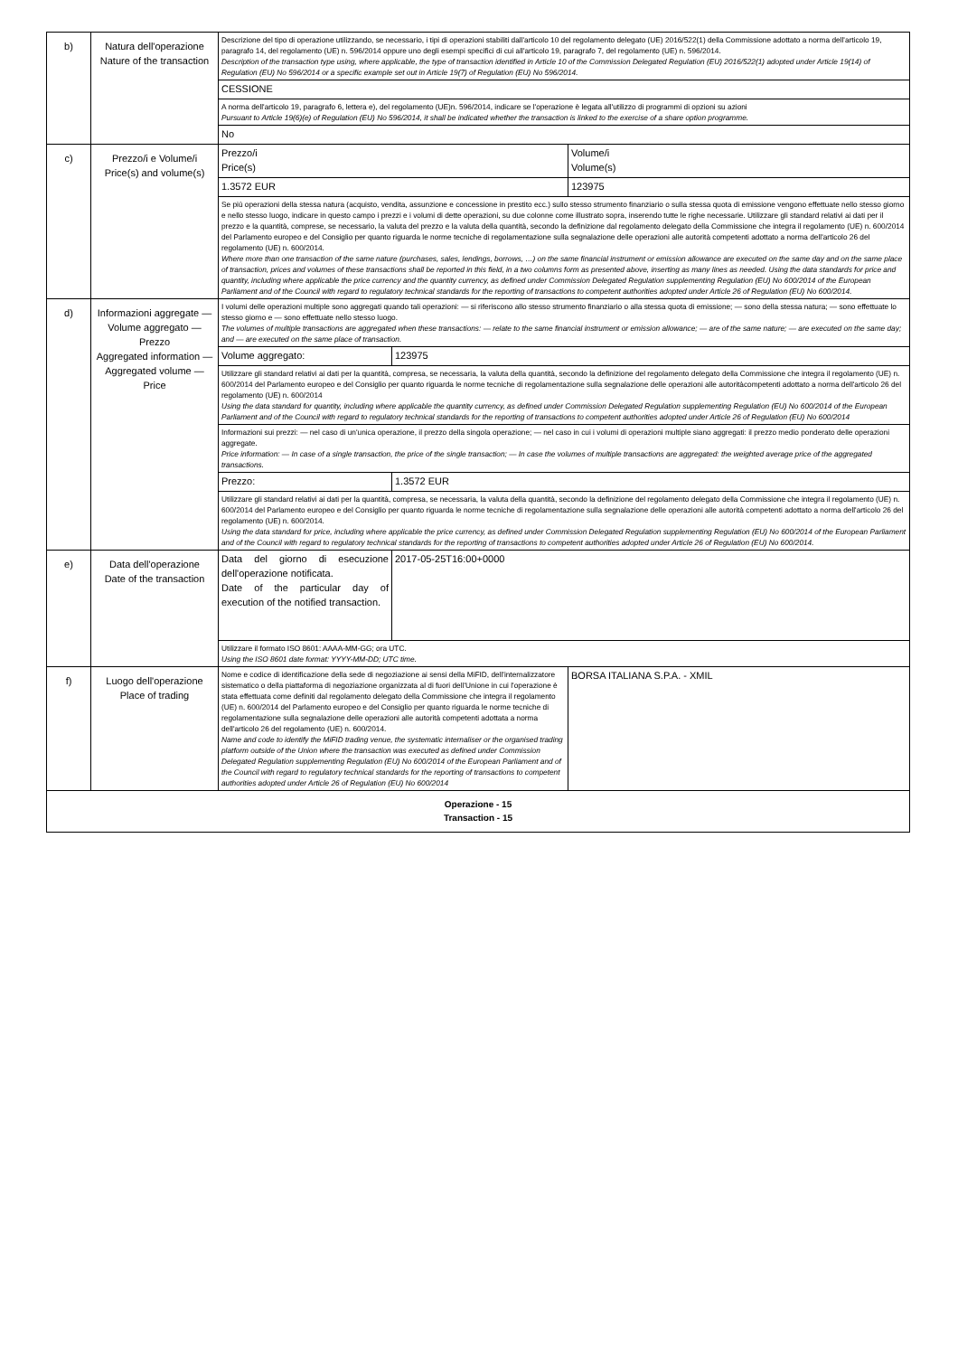| b) | Natura dell'operazione Nature of the transaction | Descrizione del tipo di operazione utilizzando, se necessario, i tipi di operazioni stabiliti dall'articolo 10 del regolamento delegato (UE) 2016/522(1) della Commissione adottato a norma dell'articolo 19, paragrafo 14, del regolamento (UE) n. 596/2014 oppure uno degli esempi specifici di cui all'articolo 19, paragrafo 7, del regolamento (UE) n. 596/2014. Description of the transaction type using, where applicable, the type of transaction identified in Article 10 of the Commission Delegated Regulation (EU) 2016/522(1) adopted under Article 19(14) of Regulation (EU) No 596/2014 or a specific example set out in Article 19(7) of Regulation (EU) No 596/2014. | |
| | | CESSIONE | |
| | | A norma dell'articolo 19, paragrafo 6, lettera e), del regolamento (UE)n. 596/2014, indicare se l'operazione è legata all'utilizzo di programmi di opzioni su azioni Pursuant to Article 19(6)(e) of Regulation (EU) No 596/2014, it shall be indicated whether the transaction is linked to the exercise of a share option programme. | |
| | | No | |
| c) | Prezzo/i e Volume/i Price(s) and volume(s) | Prezzo/i Price(s) | Volume/i Volume(s) |
| | | 1.3572 EUR | 123975 |
| | | Se più operazioni della stessa natura (acquisto, vendita, assunzione e concessione in prestito ecc.) sullo stesso strumento finanziario o sulla stessa quota di emissione vengono effettuate nello stesso giorno e nello stesso luogo, indicare in questo campo i prezzi e i volumi di dette operazioni, su due colonne come illustrato sopra, inserendo tutte le righe necessarie. Utilizzare gli standard relativi ai dati per il prezzo e la quantità, comprese, se necessario, la valuta del prezzo e la valuta della quantità, secondo la definizione dal regolamento delegato della Commissione che integra il regolamento (UE) n. 600/2014 del Parlamento europeo e del Consiglio per quanto riguarda le norme tecniche di regolamentazione sulla segnalazione delle operazioni alle autorità competenti adottato a norma dell'articolo 26 del regolamento (UE) n. 600/2014. Where more than one transaction of the same nature (purchases, sales, lendings, borrows, …) on the same financial instrument or emission allowance are executed on the same day and on the same place of transaction, prices and volumes of these transactions shall be reported in this field, in a two columns form as presented above, inserting as many lines as needed. Using the data standards for price and quantity, including where applicable the price currency and the quantity currency, as defined under Commission Delegated Regulation supplementing Regulation (EU) No 600/2014 of the European Parliament and of the Council with regard to regulatory technical standards for the reporting of transactions to competent authorities adopted under Article 26 of Regulation (EU) No 600/2014. | |
| d) | Informazioni aggregate — Volume aggregato — Prezzo Aggregated information — Aggregated volume — Price | I volumi delle operazioni multiple sono aggregati quando tali operazioni: — si riferiscono allo stesso strumento finanziario o alla stessa quota di emissione; — sono della stessa natura; — sono effettuate lo stesso giorno e — sono effettuate nello stesso luogo. The volumes of multiple transactions are aggregated when these transactions: — relate to the same financial instrument or emission allowance; — are of the same nature; — are executed on the same day; and — are executed on the same place of transaction. | |
| | | / Volume aggregato: / 123975 / | |
| | | Utilizzare gli standard relativi ai dati per la quantità, compresa, se necessaria, la valuta della quantità, secondo la definizione del regolamento delegato della Commissione che integra il regolamento (UE) n. 600/2014 del Parlamento europeo e del Consiglio per quanto riguarda le norme tecniche di regolamentazione sulla segnalazione delle operazioni alle autoritàcompetenti adottato a norma dell'articolo 26 del regolamento (UE) n. 600/2014 Using the data standard for quantity, including where applicable the quantity currency, as defined under Commission Delegated Regulation supplementing Regulation (EU) No 600/2014 of the European Parliament and of the Council with regard to regulatory technical standards for the reporting of transactions to competent authorities adopted under Article 26 of Regulation (EU) No 600/2014 | |
| | | Informazioni sui prezzi: — nel caso di un'unica operazione, il prezzo della singola operazione; — nel caso in cui i volumi di operazioni multiple siano aggregati: il prezzo medio ponderato delle operazioni aggregate. Price information: — In case of a single transaction, the price of the single transaction; — In case the volumes of multiple transactions are aggregated: the weighted average price of the aggregated transactions. | |
| | | / Prezzo: / 1.3572 EUR / | |
| | | Utilizzare gli standard relativi ai dati per la quantità, compresa, se necessaria, la valuta della quantità, secondo la definizione del regolamento delegato della Commissione che integra il regolamento (UE) n. 600/2014 del Parlamento europeo e del Consiglio per quanto riguarda le norme tecniche di regolamentazione sulla segnalazione delle operazioni alle autorità competenti adottato a norma dell'articolo 26 del regolamento (UE) n. 600/2014. Using the data standard for price, including where applicable the price currency, as defined under Commission Delegated Regulation supplementing Regulation (EU) No 600/2014 of the European Parliament and of the Council with regard to regulatory technical standards for the reporting of transactions to competent authorities adopted under Article 26 of Regulation (EU) No 600/2014. | |
| e) | Data dell'operazione Date of the transaction | / Data del giorno di esecuzione dell'operazione notificata. Date of the particular day of execution of the notified transaction. / 2017-05-25T16:00+0000 / | |
| | | Utilizzare il formato ISO 8601: AAAA-MM-GG; ora UTC. Using the ISO 8601 date format: YYYY-MM-DD; UTC time. | |
| f) | Luogo dell'operazione Place of trading | Nome e codice di identificazione della sede di negoziazione ai sensi della MiFID, dell'internalizzatore sistematico o della piattaforma di negoziazione organizzata al di fuori dell'Unione in cui l'operazione è stata effettuata come definiti dal regolamento delegato della Commissione che integra il regolamento (UE) n. 600/2014 del Parlamento europeo e del Consiglio per quanto riguarda le norme tecniche di regolamentazione sulla segnalazione delle operazioni alle autorità competenti adottata a norma dell'articolo 26 del regolamento (UE) n. 600/2014. Name and code to identify the MiFID trading venue, the systematic internaliser or the organised trading platform outside of the Union where the transaction was executed as defined under Commission Delegated Regulation supplementing Regulation (EU) No 600/2014 of the European Parliament and of the Council with regard to regulatory technical standards for the reporting of transactions to competent authorities adopted under Article 26 of Regulation (EU) No 600/2014 | BORSA ITALIANA S.P.A. - XMIL |
| Operazione - 15 Transaction - 15 | | | |